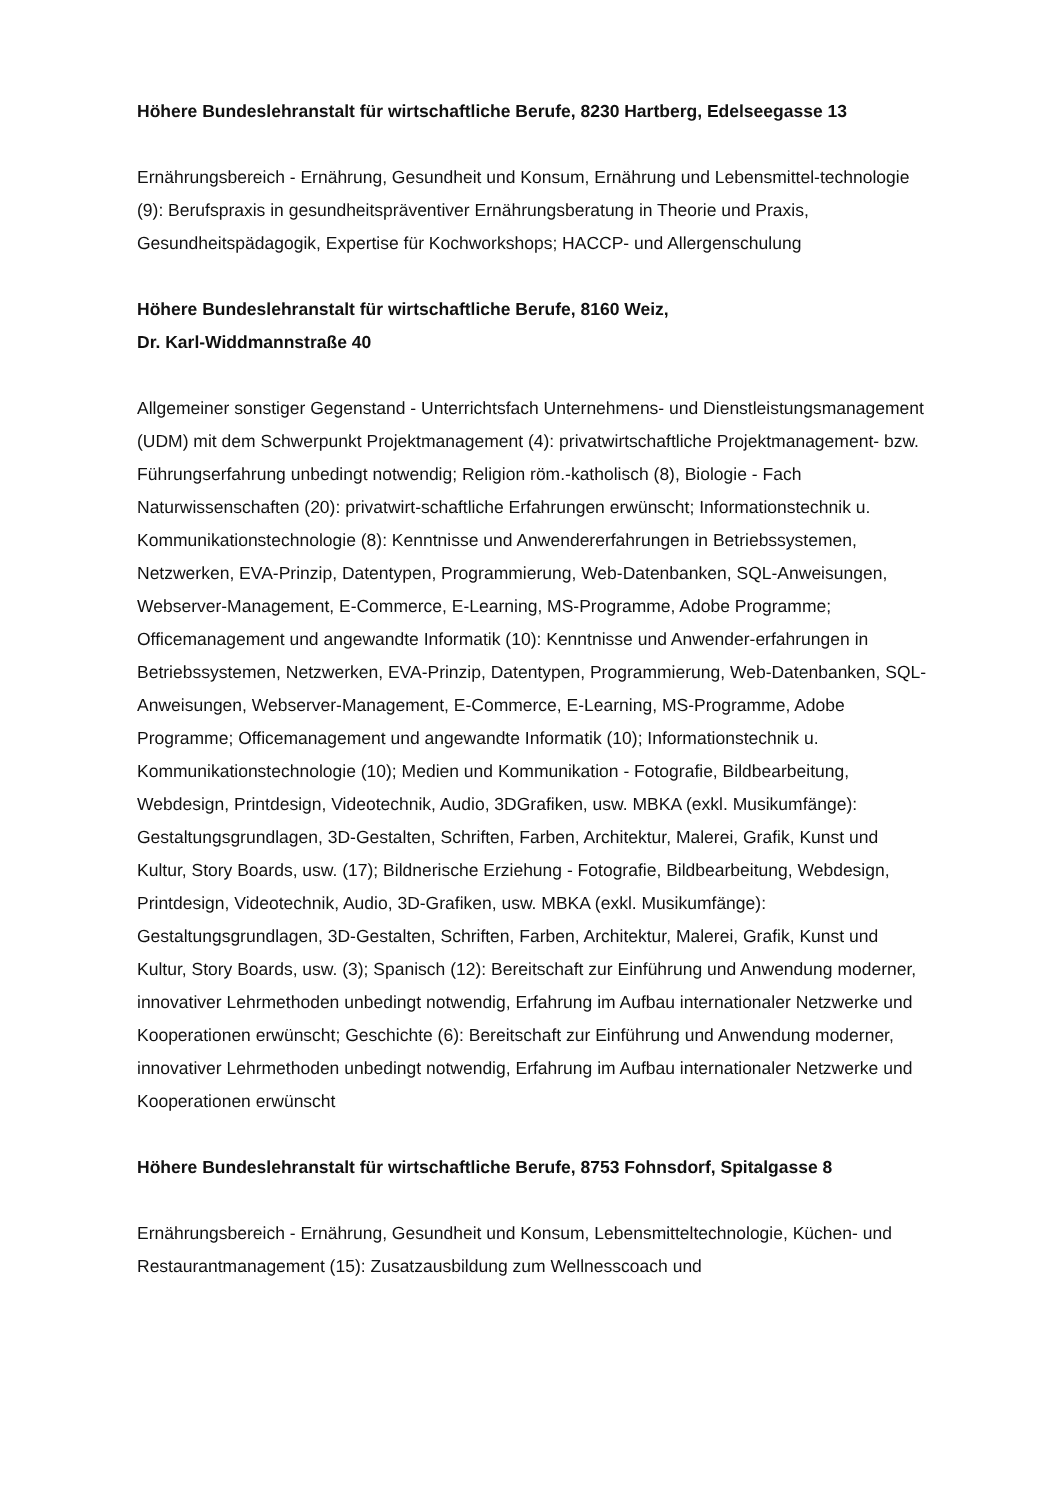Höhere Bundeslehranstalt für wirtschaftliche Berufe, 8230 Hartberg, Edelseegasse 13
Ernährungsbereich - Ernährung, Gesundheit und Konsum, Ernährung und Lebensmittel-technologie (9): Berufspraxis in gesundheitspräventiver Ernährungsberatung in Theorie und Praxis, Gesundheitspädagogik, Expertise für Kochworkshops; HACCP- und Allergenschulung
Höhere Bundeslehranstalt für wirtschaftliche Berufe, 8160 Weiz,
Dr. Karl-Widdmannstraße 40
Allgemeiner sonstiger Gegenstand - Unterrichtsfach Unternehmens- und Dienstleistungsmanagement (UDM) mit dem Schwerpunkt Projektmanagement (4): privatwirtschaftliche Projektmanagement- bzw. Führungserfahrung unbedingt notwendig; Religion röm.-katholisch (8), Biologie - Fach Naturwissenschaften (20): privatwirt-schaftliche Erfahrungen erwünscht; Informationstechnik u. Kommunikationstechnologie (8): Kenntnisse und Anwendererfahrungen in Betriebssystemen, Netzwerken, EVA-Prinzip, Datentypen, Programmierung, Web-Datenbanken, SQL-Anweisungen, Webserver-Management, E-Commerce, E-Learning, MS-Programme, Adobe Programme; Officemanagement und angewandte Informatik (10): Kenntnisse und Anwender-erfahrungen in Betriebssystemen, Netzwerken, EVA-Prinzip, Datentypen, Programmierung, Web-Datenbanken, SQL-Anweisungen, Webserver-Management, E-Commerce, E-Learning, MS-Programme, Adobe Programme; Officemanagement und angewandte Informatik (10); Informationstechnik u. Kommunikationstechnologie (10); Medien und Kommunikation - Fotografie, Bildbearbeitung, Webdesign, Printdesign, Videotechnik, Audio, 3DGrafiken, usw. MBKA (exkl. Musikumfänge): Gestaltungsgrundlagen, 3D-Gestalten, Schriften, Farben, Architektur, Malerei, Grafik, Kunst und Kultur, Story Boards, usw. (17); Bildnerische Erziehung - Fotografie, Bildbearbeitung, Webdesign, Printdesign, Videotechnik, Audio, 3D-Grafiken, usw. MBKA (exkl. Musikumfänge): Gestaltungsgrundlagen, 3D-Gestalten, Schriften, Farben, Architektur, Malerei, Grafik, Kunst und Kultur, Story Boards, usw. (3); Spanisch (12): Bereitschaft zur Einführung und Anwendung moderner, innovativer Lehrmethoden unbedingt notwendig, Erfahrung im Aufbau internationaler Netzwerke und Kooperationen erwünscht; Geschichte (6): Bereitschaft zur Einführung und Anwendung moderner, innovativer Lehrmethoden unbedingt notwendig, Erfahrung im Aufbau internationaler Netzwerke und Kooperationen erwünscht
Höhere Bundeslehranstalt für wirtschaftliche Berufe, 8753 Fohnsdorf, Spitalgasse 8
Ernährungsbereich - Ernährung, Gesundheit und Konsum, Lebensmitteltechnologie, Küchen- und Restaurantmanagement (15): Zusatzausbildung zum Wellnesscoach und